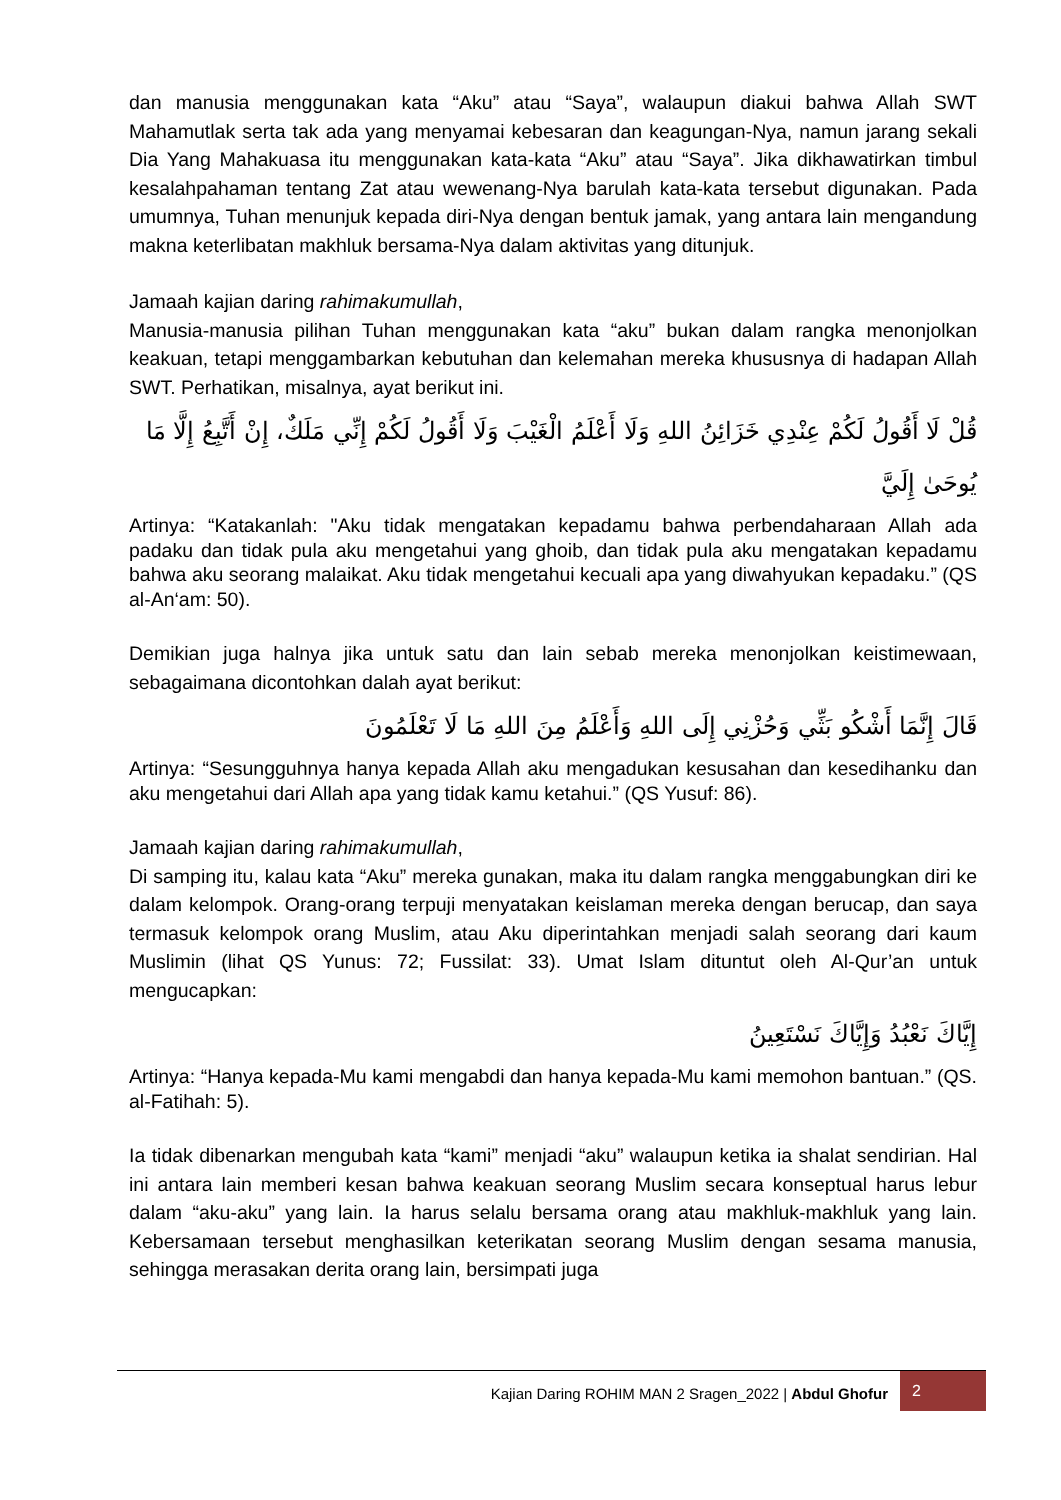dan manusia menggunakan kata “Aku” atau “Saya”, walaupun diakui bahwa Allah SWT Mahamutlak serta tak ada yang menyamai kebesaran dan keagungan-Nya, namun jarang sekali Dia Yang Mahakuasa itu menggunakan kata-kata “Aku” atau “Saya”. Jika dikhawatirkan timbul kesalahpahaman tentang Zat atau wewenang-Nya barulah kata-kata tersebut digunakan. Pada umumnya, Tuhan menunjuk kepada diri-Nya dengan bentuk jamak, yang antara lain mengandung makna keterlibatan makhluk bersama-Nya dalam aktivitas yang ditunjuk.
Jamaah kajian daring rahimakumullah,
Manusia-manusia pilihan Tuhan menggunakan kata “aku” bukan dalam rangka menonjolkan keakuan, tetapi menggambarkan kebutuhan dan kelemahan mereka khususnya di hadapan Allah SWT. Perhatikan, misalnya, ayat berikut ini.
قُلْ لَا أَقُولُ لَكُمْ عِنْدِي خَزَائِنُ اللهِ وَلَا أَعْلَمُ الْغَيْبَ وَلَا أَقُولُ لَكُمْ إِنِّي مَلَكٌ، إِنْ أَتَّبِعُ إِلَّا مَا يُوحَىٰ إِلَيَّ
Artinya: “Katakanlah: "Aku tidak mengatakan kepadamu bahwa perbendaharaan Allah ada padaku dan tidak pula aku mengetahui yang ghoib, dan tidak pula aku mengatakan kepadamu bahwa aku seorang malaikat. Aku tidak mengetahui kecuali apa yang diwahyukan kepadaku.” (QS al-An‘am: 50).
Demikian juga halnya jika untuk satu dan lain sebab mereka menonjolkan keistimewaan, sebagaimana dicontohkan dalah ayat berikut:
قَالَ إِنَّمَا أَشْكُو بَثِّي وَحُزْنِي إِلَى اللهِ وَأَعْلَمُ مِنَ اللهِ مَا لَا تَعْلَمُونَ
Artinya: “Sesungguhnya hanya kepada Allah aku mengadukan kesusahan dan kesedihanku dan aku mengetahui dari Allah apa yang tidak kamu ketahui.” (QS Yusuf: 86).
Jamaah kajian daring rahimakumullah,
Di samping itu, kalau kata “Aku” mereka gunakan, maka itu dalam rangka menggabungkan diri ke dalam kelompok. Orang-orang terpuji menyatakan keislaman mereka dengan berucap, dan saya termasuk kelompok orang Muslim, atau Aku diperintahkan menjadi salah seorang dari kaum Muslimin (lihat QS Yunus: 72; Fussilat: 33). Umat Islam dituntut oleh Al-Qur’an untuk mengucapkan:
إِيَّاكَ نَعْبُدُ وَإِيَّاكَ نَسْتَعِينُ
Artinya: “Hanya kepada-Mu kami mengabdi dan hanya kepada-Mu kami memohon bantuan.” (QS. al-Fatihah: 5).
Ia tidak dibenarkan mengubah kata “kami” menjadi “aku” walaupun ketika ia shalat sendirian. Hal ini antara lain memberi kesan bahwa keakuan seorang Muslim secara konseptual harus lebur dalam “aku-aku” yang lain. Ia harus selalu bersama orang atau makhluk-makhluk yang lain. Kebersamaan tersebut menghasilkan keterikatan seorang Muslim dengan sesama manusia, sehingga merasakan derita orang lain, bersimpati juga
Kajian Daring ROHIM MAN 2 Sragen_2022 | Abdul Ghofur
2